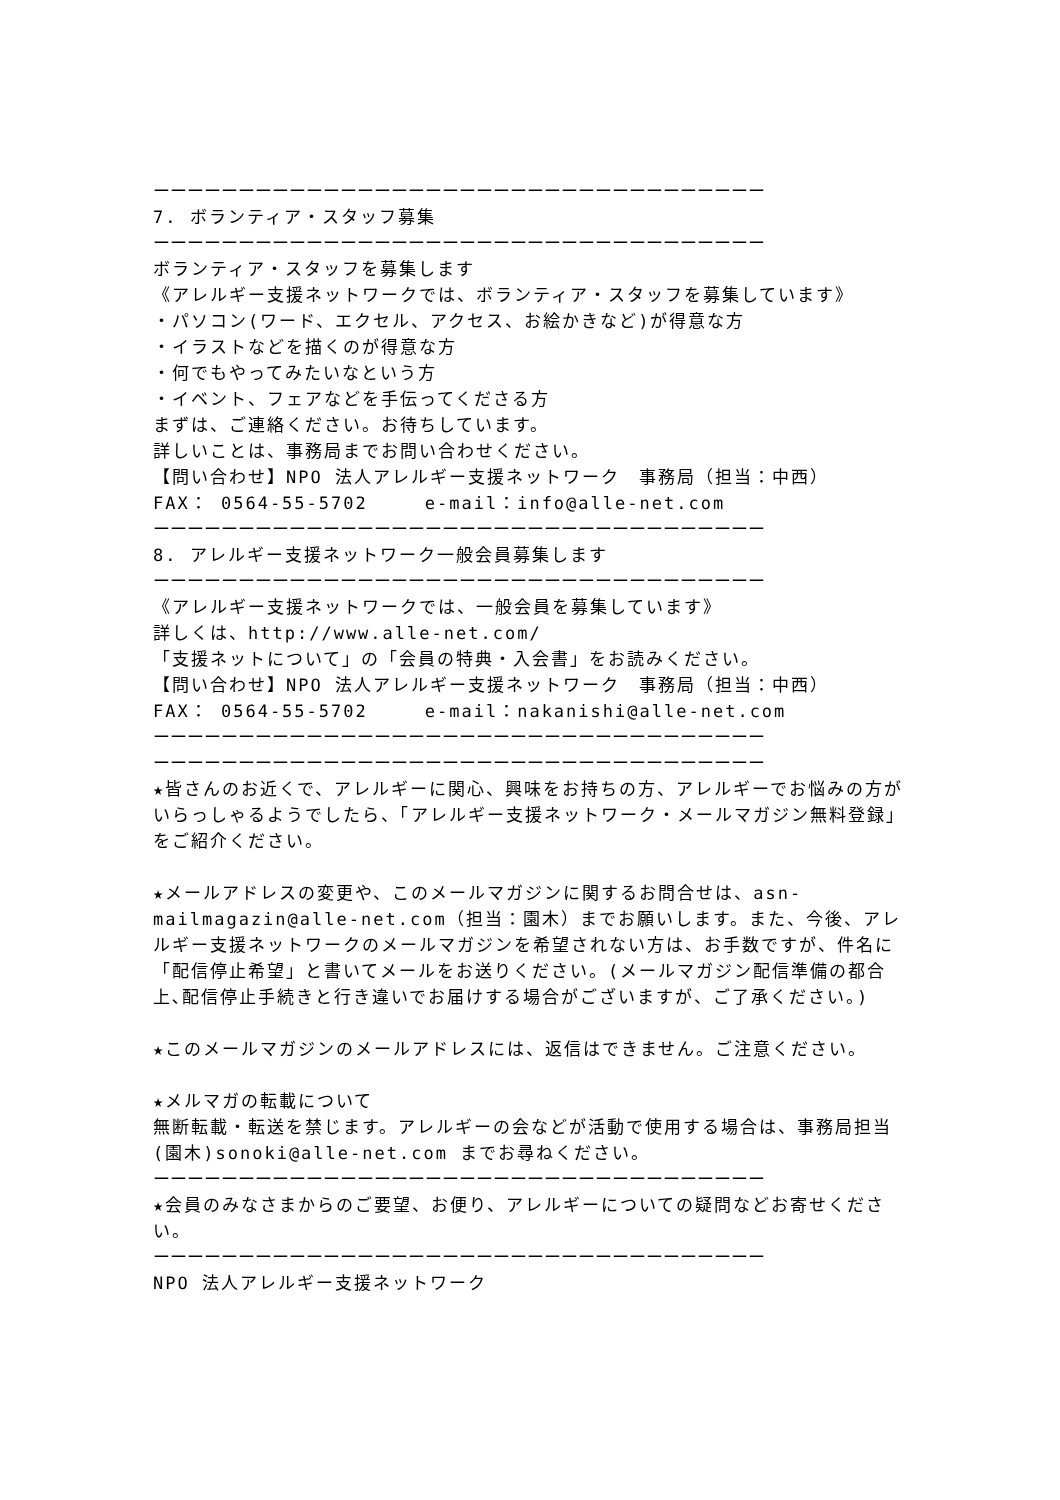ーーーーーーーーーーーーーーーーーーーーーーーーーーーーーーーーーーーー
7. ボランティア・スタッフ募集
ーーーーーーーーーーーーーーーーーーーーーーーーーーーーーーーーーーーー
ボランティア・スタッフを募集します
《アレルギー支援ネットワークでは、ボランティア・スタッフを募集しています》
・パソコン(ワード、エクセル、アクセス、お絵かきなど)が得意な方
・イラストなどを描くのが得意な方
・何でもやってみたいなという方
・イベント、フェアなどを手伝ってくださる方
まずは、ご連絡ください。お待ちしています。
詳しいことは、事務局までお問い合わせください。
【問い合わせ】NPO 法人アレルギー支援ネットワーク　事務局（担当：中西）
FAX： 0564-55-5702　　　e-mail：info@alle-net.com
ーーーーーーーーーーーーーーーーーーーーーーーーーーーーーーーーーーーー
8. アレルギー支援ネットワーク一般会員募集します
ーーーーーーーーーーーーーーーーーーーーーーーーーーーーーーーーーーーー
《アレルギー支援ネットワークでは、一般会員を募集しています》
詳しくは、http://www.alle-net.com/
「支援ネットについて」の「会員の特典・入会書」をお読みください。
【問い合わせ】NPO 法人アレルギー支援ネットワーク　事務局（担当：中西）
FAX： 0564-55-5702　　　e-mail：nakanishi@alle-net.com
ーーーーーーーーーーーーーーーーーーーーーーーーーーーーーーーーーーーー
ーーーーーーーーーーーーーーーーーーーーーーーーーーーーーーーーーーーー
★皆さんのお近くで、アレルギーに関心、興味をお持ちの方、アレルギーでお悩みの方がいらっしゃるようでしたら、「アレルギー支援ネットワーク・メールマガジン無料登録」をご紹介ください。
★メールアドレスの変更や、このメールマガジンに関するお問合せは、asn-mailmagazin@alle-net.com（担当：園木）までお願いします。また、今後、アレルギー支援ネットワークのメールマガジンを希望されない方は、お手数ですが、件名に「配信停止希望」と書いてメールをお送りください。(メールマガジン配信準備の都合上､配信停止手続きと行き違いでお届けする場合がございますが、ご了承ください。)
★このメールマガジンのメールアドレスには、返信はできません。ご注意ください。
★メルマガの転載について
無断転載・転送を禁じます。アレルギーの会などが活動で使用する場合は、事務局担当(園木)sonoki@alle-net.com までお尋ねください。
ーーーーーーーーーーーーーーーーーーーーーーーーーーーーーーーーーーーー
★会員のみなさまからのご要望、お便り、アレルギーについての疑問などお寄せください。
ーーーーーーーーーーーーーーーーーーーーーーーーーーーーーーーーーーーー
NPO 法人アレルギー支援ネットワーク